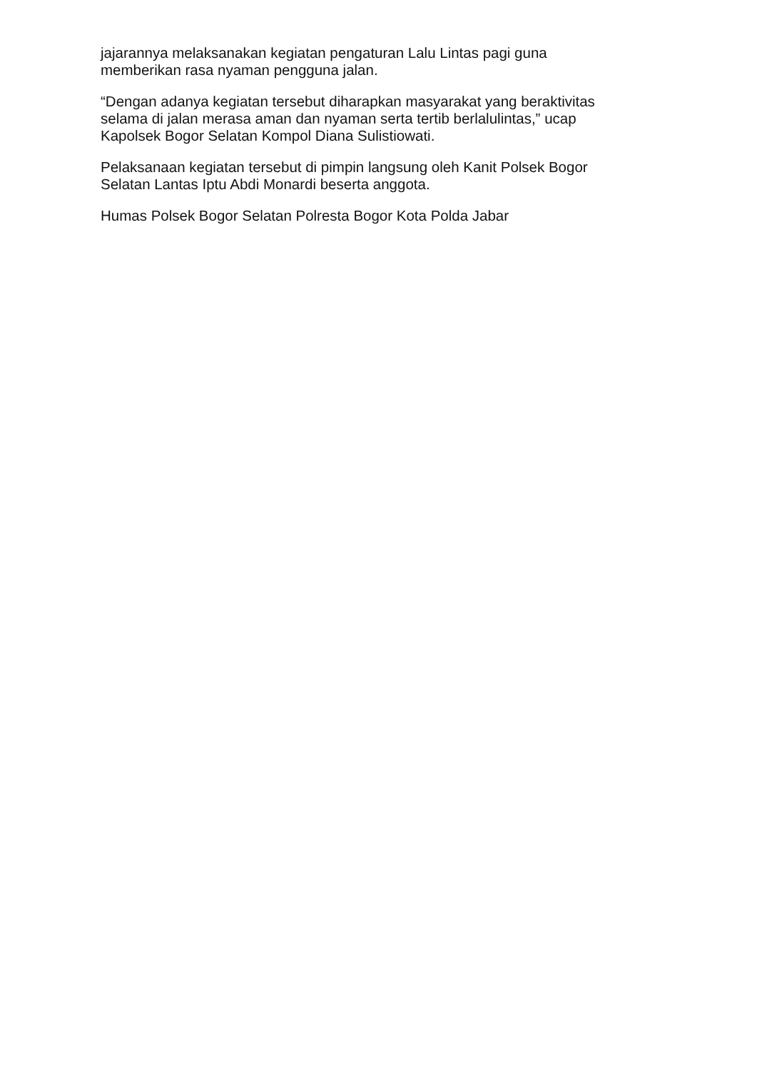jajarannya melaksanakan kegiatan pengaturan Lalu Lintas pagi guna memberikan rasa nyaman pengguna jalan.
“Dengan adanya kegiatan tersebut diharapkan masyarakat yang beraktivitas selama di jalan merasa aman dan nyaman serta tertib berlalulintas,” ucap Kapolsek Bogor Selatan Kompol Diana Sulistiowati.
Pelaksanaan kegiatan tersebut di pimpin langsung oleh Kanit Polsek Bogor Selatan Lantas Iptu Abdi Monardi beserta anggota.
Humas Polsek Bogor Selatan Polresta Bogor Kota Polda Jabar